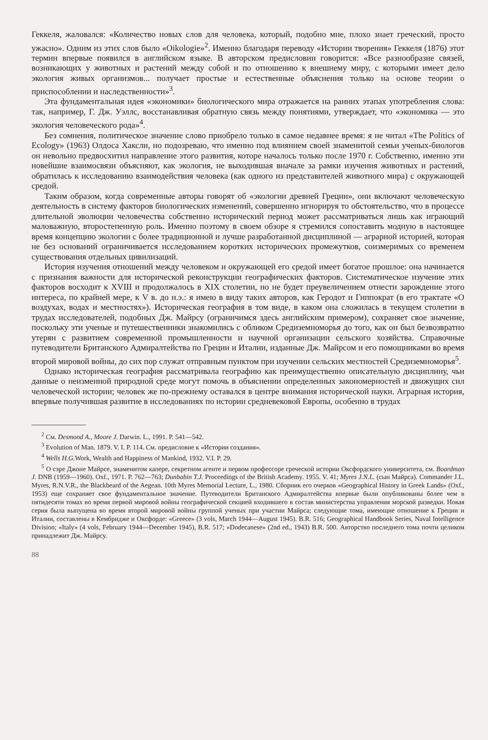Геккеля, жаловался: «Количество новых слов для человека, который, подобно мне, плохо знает греческий, просто ужасно». Одним из этих слов было «Oikologie»<sup>2</sup>. Именно благодаря переводу «Истории творения» Геккеля (1876) этот термин впервые появился в английском языке. В авторском предисловии говорится: «Все разнообразие связей, возникающих у животных и растений между собой и по отношению к внешнему миру, с которыми имеет дело экология живых организмов... получает простые и естественные объяснения только на основе теории о приспособлении и наследственности»<sup>3</sup>.
Эта фундаментальная идея «экономики» биологического мира отражается на ранних этапах употребления слова: так, например, Г. Дж. Уэллс, восстанавливая обратную связь между понятиями, утверждает, что «экономика — это экология человеческого рода»<sup>4</sup>.
Без сомнения, политическое значение слово приобрело только в самое недавнее время: я не читал «The Politics of Ecology» (1963) Олдоса Хаксли, но подозреваю, что именно под влиянием своей знаменитой семьи ученых-биологов он невольно предвосхитил направление этого развития, которе началось только после 1970 г. Собственно, именно эти новейшие взаимосвязи объясняют, как экология, не выходившая вначале за рамки изучения животных и растений, обратилась к исследованию взаимодействия человека (как одного из представителей животного мира) с окружающей средой.
Таким образом, когда современные авторы говорят об «экологии древней Греции», они включают человеческую деятельность в систему факторов биологических изменений, совершенно игнорируя то обстоятельство, что в процессе длительной эволюции человечества собственно исторический период может рассматриваться лишь как играющий маловажную, второстепенную роль. Именно поэтому в своем обзоре я стремился сопоставить модную в настоящее время концепцию экологии с более традиционной и лучше разработанной дисциплиной — аграрной историей, которая не без оснований ограничивается исследованием коротких исторических промежутков, соизмеримых со временем существования отдельных цивилизаций.
История изучения отношений между человеком и окружающей его средой имеет богатое прошлое: она начинается с признания важности для исторической реконструкции географических факторов. Систематическое изучение этих факторов восходит к XVIII и продолжалось в XIX столетии, но не будет преувеличением отнести зарождение этого интереса, по крайней мере, к V в. до н.э.: я имею в виду таких авторов, как Геродот и Гиппократ (в его трактате «О воздухах, водах и местностях»). Историческая география в том виде, в каком она сложилась в текущем столетии в трудах исследователей, подобных Дж. Майрсу (ограничимся здесь английским примером), сохраняет свое значение, поскольку эти ученые и путешественники знакомились с обликом Средиземноморья до того, как он был безвозвратно утерян с развитием современной промышленности и научной организации сельского хозяйства. Справочные путеводители Британского Адмиралтейства по Греции и Италии, изданные Дж. Майрсом и его помощниками во время второй мировой войны, до сих пор служат отправным пунктом при изучении сельских местностей Средиземноморья<sup>5</sup>.
Однако историческая география рассматривала географию как преимущественно описательную дисциплину, чьи данные о неизменной природной среде могут помочь в объяснении определенных закономерностей и движущих сил человеческой истории; человек же по-прежнему оставался в центре внимания исторической науки. Аграрная история, впервые получившая развитие в исследованиях по истории средневековой Европы, особенно в трудах
<sup>2</sup> См. Desmond A., Moore J. Darwin. L., 1991. P. 541—542.
<sup>3</sup> Evolution of Man. 1879. V. I. P. 114. См. предисловие к «Истории создания».
<sup>4</sup> Wells H.G. Work, Wealth and Happiness of Mankind, 1932. V.I. P. 29.
<sup>5</sup> О сэре Джоне Майрсе, знаменитом капере, секретном агенте и первом профессоре греческой истории Оксфордского университета, см. Boardman J. DNB (1959—1960). Oxf., 1971. P. 762—763; Dunbabin T.J. Proceedings of the British Academy. 1955. V. 41; Myres J.N.L. (сын Майрса). Commander J.L. Myres, R.N.V.R., the Blackbeard of the Aegean. 10th Myres Memorial Lecture, L., 1980. Сборник его очерков «Geographical History in Greek Lands» (Oxf., 1953) еще сохраняет свое фундаментальное значение. Путеводители Британского Адмиралтейства впервые были опубликованы более чем в пятидесяти томах во время первой мировой войны географической секцией входившего в состав министерства управления морской разведки. Новая серия была выпущена во время второй мировой войны группой ученых при участии Майрса; следующие тома, имеющие отношение к Греции и Италии, составлены в Кембридже и Оксфорде: «Greece» (3 vols, March 1944—August 1945). B.R. 516; Geographical Handbook Series, Naval Intelligence Division; «Italy» (4 vols, February 1944—December 1945), B.R. 517; «Dodecanese» (2nd ed., 1943) B.R. 500. Авторство последнего тома почти целиком принадлежит Дж. Майрсу.
88